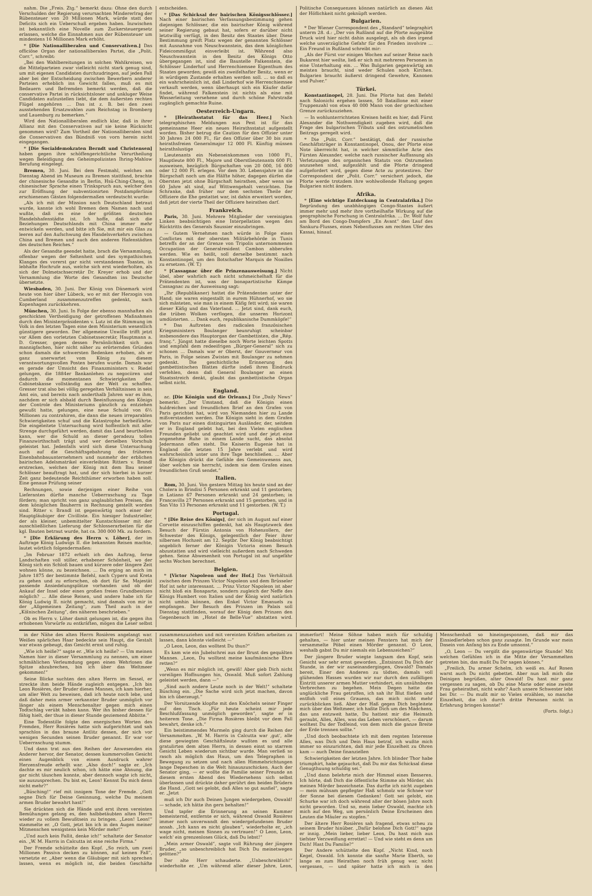nahm. Die „Freis. Ztg.“ bemerkt dazu: Ohne den durch Verschulden der Regierung verursachten Mindererlrag der Rübensteuer von 20 Millionen Mark, würde statt des Deficits sich ein Ueberschuß ergeben haben. Inzwischen ist bekanntlich eine Novelle zum Zuckersteuergesetz erlassen, welche die Einnahmen aus der Rübensteuer um mindestens 16 Millionen Mark erhöht.
* [Die Nationalliberalen und Conservativen.] Das officiöse Organ der nationalliberalen Partei, die „Polit. Corr.“, schreibt:
„Bei den Wahlbereitungen in solchen Wahlkreisen, wo die Mittelparteien zwar vielleicht nicht stark genug sind, um mit eigenen Candidaten durchzudringen, auf jeden Fall aber bei der Entscheidung zwischen Bewerbern anderer Parteien erheblich ins Gewicht fallen, muß es mit Bedauern und Befremden bemerkt werden, daß die conservative Partei in rücksichtsloser und unkluger Weise Candidaten aufzustellen liebt, die dem äußersten rechten Flügel angehören ... Das ist z. B. bei den zwei ausstehenden Ersatzwahlen zum Reichstag in Bromberg und Lauenburg zu bemerken.“
Wird den Nationalliberalen endlich klar, daß in ihrer Allianz mit den Conservativen auf sie keine Rücksicht genommen wird? Zum Vortheil der Nationalliberalen sind die Conservativen das Bündniß von vorn herein nicht eingegangen.
* [Die Socialdemokraten Berndt und Christensen] haben gegen ihre schöffengerichtliche Verurtheilung wegen Beleidigung des Geheimpolizisten Ihring-Mahlow Berufung eingelegt.
Bremen, 30. Juni. Bei dem Festmahl, welches am Dienstag Abend im Museum zu Bremen stattfand, brachte der chinesische Gesandte in Berlin, Hsü-Ching-Cheng, in chinesischer Sprache einen Trinkspruch aus, welcher den zur Eröffnung der subventionirten Postdampferlinie erschienenen Gästen folgendermaßen verdeutscht wurde:
„Als ich mit der Mission nach Deutschland betraut wurde, kannte ich wohl Bremen dem Namen nach und wußte, daß es eine der größten deutschen Handelshafenstädte ist. Ich hoffe, daß sich die Beziehungen Deutschlands mit China immer mehr entwickeln werden, und bitte ich Sie, mit mir ein Glas zu leeren auf den Aufschwung des Handelsverkehrs zwischen China und Bremen und auch den anderen Hafenstädten des deutschen Reiches.“
Als der Gesandte geendet hatte, brach die Versammlung, offenbar wegen der Seltenheit und des sympathischen Klanges des vorerst gar nicht verstandenen Toastes, in lebhafte Hochrufe aus, welche sich erst wiederholten, als sich der Dolmetschsecretär Dr. Kreyer erhob und der Versammlung die Worte des Gesandten ins Deutsche übersetzte.
Wiesbaden, 30. Juni. Der König von Dänemark wird heute von hier über Lübeck, wo er mit der Herzogin von Cumberland zusammenzutreffen gedenkt, nach Kopenhagen zurückkehren.
München, 30. Juni. In Folge der ebenso mannhaften als geschickten Vertheidigung der getroffenen Maßnahmen durch den Ministerpräsidenten v. Lutz ist die Stimmung im Volk in den letzten Tagen eine dem Ministerium wesentlich günstigere geworden. Der allgemeine Unwille trifft jetzt vor Allem den vorletzten Cabinetssecretär, Hauptmann a. D. Gresser, gegen dessen Persönlichkeit sich aus mannigfachen, hier nicht näher zu erörternden Gründen schon damals die schwersten Bedenken erhoben, als er ganz unerwartet vom König zu diesem verantwortungsvollen Posten berufen wurde. Damals war es gerade der Umsicht des Finanzministers v. Riedel gelungen, die 1884er Bankanlehen zu negociiren und dadurch die momentanen Schwierigkeiten der Cabinetskasse vollständig aus der Welt zu schaffen. Gresser trat also bei völlig geregelten Verhältnissen in sein Amt ein, und bereits nach anderthalb Jahren war es ihm, nachdem er sich alsbald durch Beeinflussung des Königs der Controle des Ministeriums gänzlich zu entziehen gewußt hatte, gelungen, eine neue Schuld von 6½ Millionen zu contrahiren, die dann die neuen irreparablen Schwierigkeiten schuf und die Katastrophe herbeiführte. Die eingeleitete Untersuchung wird hoffentlich mit aller Strenge durchgeführt werden, damit das Land beurtheilen kann, wer die Schuld an dieser geradezu tollen Finanzwirthschaft trägt und wer derselben Vorschub geleistet hat. Jedenfalls wird sich diese Untersuchung auch auf die Geschäftsgebahrung des früheren Eisenbahnbauunternehmers und nunmehr der erblichen bairischen Adelsmatrikel einverleibten Ritters v. Brandl erstrecken, welchen der König mit dem Bau seiner Schlösser beauftragt hat, und der sich hierbei in kurzer Zeit ganz bedeutende Reichthümer erworben haben soll. Eine genaue Prüfung seiner
Rechnungen, sowie derjenigen einer Reihe von Lieferanten dürfte manche Ueberraschung zu Tage fördern; man spricht von ganz unglaublichen Preisen, die dem königlichen Bauherrn in Rechnung gestellt worden sind. Ritter v. Brandl ist gegenwärtig noch einer der Hauptgläubiger der Civilliste. Ein hiesiger Industrieller, der als kleiner, unbemittelter Kunstschlosser mit der ausschließlichen Lieferung der Schlosserarbeiten für die kgl. Bauten betraut wurde, hat ca. 300 000 Mk. zu fordern.
* [Die Erklärung des Herrn v. Löher], der im Auftrage König Ludwigs II. die bekannten Reisen machte, lautet wörtlich folgendermaßen:
„Im Februar 1872 erhielt ich den Auftrag, ferne Landschaften voll stiller, erhabener Schönheit, wo der König sich ein Schloß bauen und kürzere oder längere Zeit wohnen könne, zu bezeichnen. ... Da erging an mich im Jahre 1875 der bestimmte Befehl, nach Cypern und Kreta zu gehen und zu erforschen, ob dort für Se. Majestät passende Ansiedelungsplätze vorhanden und ob der Ankauf der Insel oder eines großen freien Grundbesitzes möglich? ... Alle diese Reisen, und andere habe ich für König Ludwig II. nicht gemacht, sind damals von mir in der „Allgemeinen Zeitung“, zum Theil auch in der „Kölnischen Zeitung“, des näheren beschrieben.“
Ob es Herrn v. Löher damit gelungen ist, die gegen ihn erhobenen Vorwürfe zu entkräften, mögen die Leser selbst entscheiden.
* [Das Schicksal der bairischen Königsschlösser.] Nach einer bairischen Verfassungsbestimmung gehen diejenigen Schlösser, die ein bairischer König während seiner Regierung gebaut hat, sofern er darüber nicht letztwillig verfügt, in den Besitz des Staates über. Diese Bestimmung greift Platz wegen der genannten Schlösser mit Ausnahme von Neuschwanstein, das dem königlichen Fideicommißgut einverleibt ist. Während also Neuschwanstein in den Besitz des Königs Otto übergegangen ist, sind die Baustelle Falkenstein, die Schlösser Linderhof und Herrenchiemsee Eigenthum des Staates geworden; gewiß ein zweifelhafter Besitz, wenn er in würdigem Zustande erhalten werden soll. ... so daß es ein wahrscheinlich ist, daß Linderhof wie Herrenchiemsee verkauft werden, wenn überhaupt sich ein Käufer dafür findet, während Falkenstein ist nichts als eine mit Wasserleitung versehene und durch schöne Fahrstraße zugänglich gemachte Ruine.
Oesterreich-Ungarn.
* [Heirathsstatut für das Heer.] Nach telegraphischen Meldungen aus Pest ist für das gemeinsame Heer ein neues Heirathsstatut aufgestellt worden. Bisher betrug die Caution für den Offizier unter 30 Jahren 24 000 Fl., für den Offizier über 30 bis zum heirathsfreien Generalmajor 12 000 Fl. Künftig müssen heirathslustige
Lieutenants ein Nebeneinkommen von 1000 Fl., Hauptleute 800 Fl., Majore und Oberstlieutenants 600 Fl. ausweisen, bezüglich Bürgschaften von 20 000, 16 000 oder 12 000 Fl. erlegen. Vor dem 30. Lebensjahre ist die Bürgschaft noch um die Hälfte höher, dagegen dürfen die Obersten jetzt ohne Bürgschaft heirathen, aber wenn sie 60 Jahre alt sind, auf Wittwengehalt verzichten. Die Schranke, daß früher nur dem sechsten Theile der Offiziere die Ehe gestattet war, ist dahin erweitert worden, daß jetzt der vierte Theil der Offiziere heirathen darf.
Frankreich.
Paris, 30. Juni. Mehrere Mitglieder der vereinigten Linken beabsichtigen eine Interpellation wegen des Rücktritts des Generals Saussier einzubringen.
— Gutem Vernehmen nach würde in Folge eines Conflictes mit der obersten Militärbehörde in Tunis betreffs der an der Grenze von Tripolis unternommenen Occupation der Generalresident Cambon abberufen werden. Wie es heißt, soll derselbe bestimmt nach Konstantinopel, um den Botschafter Marquis de Noailles zu ersetzen. (W. T.)
* [Cassagnac über die Prinzenausweisung.] Nicht übel, aber wahrlich auch nicht schmeichelhaft für die Prätendenten ist, was der bonapartistische Kämpe Cassagnac zu der Ausweisung sagt:
„Ihr (Republikaner) hattet die Prätendenten unter der Hand; sie waren eingestallt in eurem Hühnerhof, wo sie sich mästeten, wie man in einem Käfig fett wird; sie waren dieser Käfig und das Vaterland. ... Jetzt sind, dank euch, die trüben Wolken verflogen, die unseren Horizont umdüsterten. ... Dank euch, republikanische Dummköpfe!“
* Das Auftreten des radicalen französischen Kriegsministers Boulanger beunruhigt scheinbar insbesondere das Hauptorgan der Gambettisten, die „Rép. franç.“. Jüngst hatte dieselbe noch Worte leichten Spotts und empfahl dem redeeifrigen „Bürger-General“ sich zu schonen ... Damals war er Oberst, der Gouverneur von Paris, in Folge seines Zwistes mit Boulanger zu nehmen gedenkt. Die geschichtliche Erinnerung des gambettistischen Blattes dürfte indeß ihren Eindruck verfehlen, denn daß General Boulanger an einen Staatsstreich denkt, glaubt das gambettistische Organ selbst nicht.
England.
ac. [Die Königin und die Orleans.] Die „Daily News“ bemerkt: „Der Umstand, daß die Königin einen huldreichen und freundlichen Brief an den Grafen von Paris gerichtet hat, wird von Niemanden hier zu Lande mißverstanden werden. Die Königin sieht in dem Grafen von Paris nur einen distinguirten Ausländer, der, seitdem er in England gelebt hat, bei den Vielen englischen Freunden geliebt und geachtet wird und der jetzt eine angenehme Ruhe in einem Lande sucht, das absolut Jedermann offen steht. Die Kaiserin Eugenie hat in England die letzten 15 Jahre verlebt und wird wahrscheinlich unter uns ihre Tage beschließen. ... Aber die Königin drückt die Gefühle des Gemeinwesens aus, über welches sie herrscht, indem sie dem Grafen einen freundlichen Gruß sendet.“
Italien.
Rom, 30. Juni. Von gestern Mittag bis heute sind an der Cholera in Brindisi 5 Personen erkrankt und 11 gestorben; in Latiano 67 Personen erkrankt und 24 gestorben; in Francavilla 27 Personen erkrankt und 15 gestorben, und in San Vito 13 Personen erkrankt und 11 gestorben. (W. T.)
Portugal.
* [Die Reise des Königs], der sich im August auf einer Corvette einzuschiffen gedenkt, hat als Hauptzweck den Besuch der Fürstin Antonia von Hohenzollern, der Schwester des Königs, gelegentlich der Feier ihrer silbernen Hochzeit am 12. Septbr. Der König beabsichtigt angeblich ferner der Königin Victoria einen Besuch abzustatten und wird vielleicht außerdem nach Schweden gehen. Seine Abwesenheit von Portugal ist auf ungefähr sechs Wochen berechnet.
Belgien.
* [Victor Napoleon und der Hof.] Das Verhältniß zwischen dem Prinzen Victor Napoleon und dem Brüsseler Hof ist sehr interessant. ... Prinz Victor Napoleon ist aber nicht bloß ein Bonaparte, sondern zugleich der Neffe des Königs Humbert von Italien und der König wird natürlich nicht umhin können, den Enkel Victor Emanuels zu empfangen. Der Besuch des Prinzen im Palais soll Dienstag stattfinden, worauf der König dem Prinzen den Gegenbesuch im „Hotel de Belle-Vue“ abstatten wird. Politische Consequenzen können natürlich an diesen Akt der Höflichkeit nicht geknüpft werden.
Bulgarien.
* Der Wiener Correspondent des „Standard“ telegraphirt unterm 28. d.: „Der von Rußland auf die Pforte ausgeübte Druck wird hier nicht dahin ausgelegt, als ob dies irgend welche unverzügliche Gefahr für den Frieden involvire ... Ein Freund in Rußland schreibt mir:
„Als der Fürst vor einigen Wochen auf seiner Reise nach Bukarest hier weilte, ließ er sich mit mehreren Personen in eine Unterhaltung ein. ... Was Bulgarien gegenwärtig am meisten braucht, sind weder Schulen noch Kirchen. Bulgarien braucht äußerst dringend Gewehre, Kanonen und Pulver.“
Türkei.
Konstantinopel, 28. Juni. Die Pforte hat den Befehl nach Salonichi ergehen lassen, 50 Bataillone mit einer Truppenzahl von etwa 40 000 Mann von der griechischen Grenze zurückzuziehen.
— In wohlunterrichteten Kreisen heißt es hier, daß Fürst Alexander die Nothwendigkeit zugeben wird, daß die Frage des bulgarischen Tributs und des ostrumelischen Beitrags geregelt wird.
* Die „Polit. Corr.“ bestätigt, daß der russische Geschäftsträger in Konstantinopel, Onou, der Pforte eine Note überreicht hat, in welcher sämmtliche Acte des Fürsten Alexander, welche nach russischer Auffassung als Verletzungen des organischen Statuts von Ostrumelien anzusehen sind, aufgezählt und die Pforte dringend aufgefordert wird, gegen diese Acte zu protestiren. Der Correspondent der „Polit. Corr.“ versichert jedoch, die Pforte werde trotzdem ihre wohlwollende Haltung gegen Bulgarien nicht ändern.
Afrika.
* [Eine wichtige Entdeckung in Centralafrika.] Die Begründung des unabhängigen Congo-Staates äußert immer mehr und mehr ihre vortheilhafte Wirkung auf die geographische Forschung in Centralafrika. ... Dr. Wolf fuhr am Bord des Congo-Dampfers „En Avant“ den Lauf des Sankuru-Flusses, eines Nebenflusses am rechten Ufer des Kassai, hinauf.
in der Nähe des alten Herrn Rosières angelangt war. Weißes spärliches Haar bedeckte sein Haupt, die Gestalt war etwas gebeugt, das Gesicht ernst und ruhig.
„Wie ich heiße?“ sagte er. „Wie ich heiße? — Um meinen Namen hier in dieser Versammlung zu nennen, um einer schmählichen Verleumdung gegen einen Wehrlosen die Spitze abzubrechen, bin ich über das Weltmeer gekommen!“
Seine Blicke suchten den alten Herrn im Sessel, er streckte ihm beide Hände zugleich entgegen. „Ich bin Leon Rosières, der Bruder dieses Mannes, ich kam hierher, um aller Welt zu beweisen, daß ich heute noch lebe, und daß daher mein armer verkannter Bruder unmöglich vor länger als einem Menschenalter gegen mich einen Todtschlag verübt haben kann. Wer ihn bisher dessen für fähig hielt, der thue in dieser Stunde geziemend Abbitte.“
Eine Todesstille folgte den energischen Worten des Fremden, Herr Rosières hatte sich aufgerichtet und sah sprachlos in das braune Antlitz dessen, der sich vor wenigen Secunden seinen Bruder genannt. Er war vor Ueberraschung stumm.
Und dann trat aus den Reihen der Anwesenden ein Anderer hervor, der Senator, dessen kummervolles Gesicht einen Augenblick von einem Ausdruck wahrer Herzensfreude erhellt war. „Also doch!“ sagte er. „Ich dachte es mir neulich schon, ich hätte eine Ahnung, die gar nicht täuschen konnte, aber dennoch wagte ich nicht, sie auszusprechen. Du bist es, Leon! Kennst Du mich denn nicht mehr?“
„Büsching!“ rief mit innigem Tone der Fremde. „Gott segne Dich für Deine Gesinnung, welche Du meinem armen Bruder bewahrt hast!“
Sie drückten sich die Hände und erst ihren vereinten Bemühungen gelang es, den halbbetäubten alten Herrn wieder zu vollem Bewußtsein zu bringen. „Leon! Leon!“ stammelte er. „O Gott, jetzt bin ich in den Augen meiner Mitmenschen wenigstens kein Mörder mehr!“
„Und auch kein Fallit, denke ich!“ schaltete der Senator ein. „W. M. Harris in Calcutta ist eine reiche Firma.“
Der Fremde schüttelte den Kopf. „So reich, um zwei Millionen Passiva decken zu können, auf keinen Fall“, versetzte er. „Aber wenn die Gläubiger mit sich sprechen lassen, wenn es möglich ist, die beiden Geschäfte zusammenzuziehen und mit vereinten Kräften arbeiten zu lassen, dann könnte vielleicht —“
„O Leon, Leon, das wolltest Du thun?“
Es kam wie ein Jubelschrei aus der Brust des gequälten Mannes. „Leon, Du wolltest meine kaufmännische Ehre retten?“
„Wenn es mir möglich ist, gewiß! Aber gieb Dich nicht voreiligen Hoffnungen hin, Oswald. Muß sofort Zahlung geleistet werden, dann —“
„Sind auch andere Leute noch in der Welt!“ schaltete Büsching ein. „Die Sache wird sich jetzt machen, davon bin ich überzeugt.“
Der Vorsitzende klopfte mit den Knöcheln seiner Finger auf den Tisch. „Für heute scheint mir jede Beschlußfassung unmöglich geworden“, sagte er in heiterem Tone. „Die Firma Rosières bleibt vor dem Fall bewahrt, denke ich.“
Ein beistimmendes Murmeln ging durch die Reihen der Versammelten. „W. M. Harris in Calcutta war ‚gut‘, alle diese gewiegten Geschäftsleute wußten es und alle gratulirten dem alten Herrn, in dessen einst so starrem Gesicht Leben wiederum sichtbar wurde. Man verließ so rasch als möglich das Haus, um den Telegraphen in Bewegung zu setzen und nach allen Himmelsrichtungen lange Depeschen in die Welt hinauszuschicken. Auch der Senator ging, — er wollte die Familie seiner Freunde an diesem ersten Abend des Wiedersehens sich selbst überlassen und drückte daher gerührt den beiden Brüdern die Hand. „Gott sei gelobt, daß Alles so gut ausfiel“, sagte er. „Jetzt
muß ich Dir auch Deinen Jungen wiedergeben, Oswald! — schade, ich hätte ihn gern behalten!“
Und tapfer die Erinnerung an seinen Kummer bemeisternd, entfernte er sich, während Oswald Rosières immer noch unverwandt den wiedergefundenen Bruder ansah. „Ich kann es nicht glauben“, wiederholte er, „ich wage nicht, meinen Sinnen zu vertrauen!“ O Leon, Leon, welch' ein grenzenloses Glück, daß Du lebst!“
„Mein armer Oswald“, sagte voll Rührung der jüngere Bruder, „so unbeschreiblich hat Dich Du meinetwegen gelitten?“
Der alte Herr schauderte. „Unbeschreiblich!“ wiederholte er. „Um während aller dieser Jahre, Leon, immerfort! Meine Söhne haben mich für schuldig gehalten, — hier unter meinen Fenstern hat mich der versammelte Pöbel einen Mörder genannt. O Leon, weshalb gabst Du mir niemals ein Lebenszeichen?“
Der jüngere Bruder wiegte langsam den Kopf, sein Gesicht war sehr ernst geworden. „Entsinnst Du Dich der Stunde, in der wir auseinandergingen, Oswald? Damals bereit, Einer den Anderen zu tödten, damals voll glühenden Hasses wurden wir nur durch den zufälligen Eintritt unserer armen Mutter verhindert, ein unsühnbares Verbrechen zu begehen. Mein Degen hatte die unglückliche Frau getroffen, ich sah ihr Blut fließen und entfloh voll eines Grauens, das mich nicht mehr zurückblicken ließ. Aber der Haß gegen Dich begleitete mich über das Weltmeer, ich haßte Dich um des Mädchens, das uns entzweit hatte, Du hattest mir die Heimath geraubt, Alles, Alles, was das Leben verschönert, — darum wolltest Du der Todfeind, von dem mich die ganze Breite der Erde trennen sollte.“
„Und doch beobachtete ich mit dem regsten Interesse Alles, was Dich und Dein Haus betraf, ich wußte mich immer so einzurichten, daß mir jede Einzelheit zu Ohren kam — auch Deine finanziellen
Schwierigkeiten der letzten Jahre. Ich blinder Thor habe triumphirt, habe gejauchzt, daß Du mir das Schicksal diese Genugthuung schuldig sei.“
„Und dann belehrte mich der Himmel eines Besseren. Ich hörte, daß Dich die öffentliche Stimme als Mörder, als meinen Mörder bezeichnete. Das durfte ich nicht zugeben — mein mühsam gepflegter Haß schmolz wie Schnee vor der Sonne bei diesem Gedanken! Gott sei gelobt, ein Schurke war ich doch während aller der bösen Jahre noch nicht geworden. Und so, mein lieber Oswald, machte ich mich auf den Weg, um persönlich Deine Erscheinen den Leuten die Mäuler zu stopfen.“
Der ältere Herr Rosières sah fragend, etwas scheu zu seinem Bruder hinüber. „Dafür belohne Dich Gott!“ sagte er innig. „Mein lieber, lieber Leon, Du hast mich aus tiefster Verzweiflung errettet! — Und wie steht es denn um Dich! Hast Du Familie?“
Der Andere schüttelte den Kopf. „Nicht Kind, noch Kegel, Oswald. Ich konnte die sanfte Marie Eberth, so lange es zum Heirathen noch früh genug war, nicht vergessen, — und später hatte ich mich in den Menschenhaß so hineingesponnen, daß mir das Einsiedlerleben schon ganz zusagte. Im Grunde war mein Dasein von Anfang bis zu Ende umsonst.“
„O, Leon — Du vergißt die gegenwärtige Stunde! Mit welchen Gefühlen ich in die Mitte der Versammelten getreten bin, das mußt Du Dir sagen können.“
„Freilich, Du armer Schelm, ich weiß es. Auf Rosen warst auch Du nicht gebettet. Aber nun laß mich die Deinigen begrüßen, alter Oswald! Du hast mir ganz vergessen zu sagen, ob Du eine Marie oder eine zweite Frau geheirathet, nicht wahr? Auch unsere Schwester lebt bei Dir. — Du mußt mir so Vieles erzählen, so manche Einzelheit, die ich durch dritte Personen nicht in Erfahrung bringen konnte!“
(Forts. folgt.)